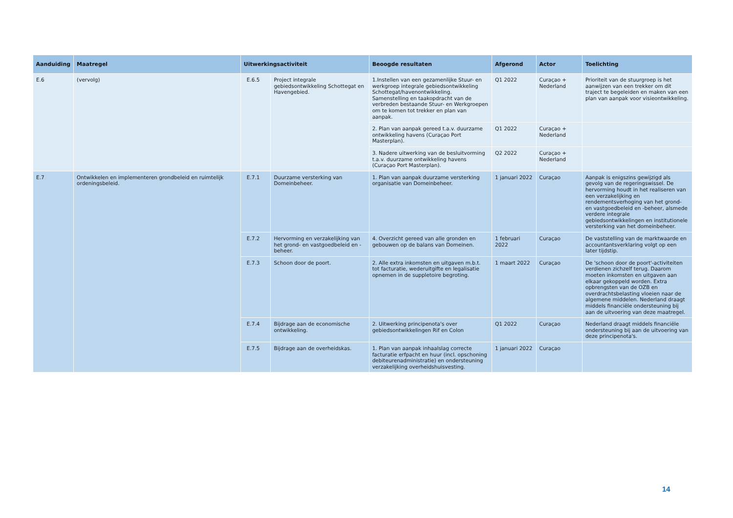| Aanduiding | Maatregel | Uitwerkingsactiviteit | | Beoogde resultaten | Afgerond | Actor | Toelichting |
| --- | --- | --- | --- | --- | --- | --- | --- |
| E.6 | (vervolg) | E.6.5 | Project integrale gebiedsontwikkeling Schottegat en Havengebied. | 1.Instellen van een gezamenlijke Stuur- en werkgroep integrale gebiedsontwikkeling Schottegat/havenontwikkeling. Samenstelling en taakopdracht van de verbreden bestaande Stuur- en Werkgroepen om te komen tot trekker en plan van aanpak. | Q1 2022 | Curaçao + Nederland | Prioriteit van de stuurgroep is het aanwijzen van een trekker om dit traject te begeleiden en maken van een plan van aanpak voor visieontwikkeling. |
| | | | | 2. Plan van aanpak gereed t.a.v. duurzame ontwikkeling havens (Curaçao Port Masterplan). | Q1 2022 | Curaçao + Nederland | |
| | | | | 3. Nadere uitwerking van de besluitvorming t.a.v. duurzame ontwikkeling havens (Curaçao Port Masterplan). | Q2 2022 | Curaçao + Nederland | |
| E.7 | Ontwikkelen en implementeren grondbeleid en ruimtelijk ordeningsbeleid. | E.7.1 | Duurzame versterking van Domeinbeheer. | 1. Plan van aanpak duurzame versterking organisatie van Domeinbeheer. | 1 januari 2022 | Curaçao | Aanpak is enigszins gewijzigd als gevolg van de regeringswissel. De hervorming houdt in het realiseren van een verzakelijking en rendementsverhoging van het grond- en vastgoedbeleid en -beheer, alsmede verdere integrale gebiedsontwikkelingen en institutionele versterking van het domeinbeheer. |
| | | E.7.2 | Hervorming en verzakelijking van het grond- en vastgoedbeleid en -beheer. | 4. Overzicht gereed van alle gronden en gebouwen op de balans van Domeinen. | 1 februari 2022 | Curaçao | De vaststelling van de marktwaarde en accountantsverklaring volgt op een later tijdstip. |
| | | E.7.3 | Schoon door de poort. | 2. Alle extra inkomsten en uitgaven m.b.t. tot facturatie, wederuitgifte en legalisatie opnemen in de suppletoire begroting. | 1 maart 2022 | Curaçao | De 'schoon door de poort'-activiteiten verdienen zichzelf terug. Daarom moeten inkomsten en uitgaven aan elkaar gekoppeld worden. Extra opbrengsten van de OZB en overdrachtsbelasting vloeien naar de algemene middelen. Nederland draagt middels financiële ondersteuning bij aan de uitvoering van deze maatregel. |
| | | E.7.4 | Bijdrage aan de economische ontwikkeling. | 2. Uitwerking principenota's over gebiedsontwikkelingen Rif en Colon | Q1 2022 | Curaçao | Nederland draagt middels financiële ondersteuning bij aan de uitvoering van deze principenota's. |
| | | E.7.5 | Bijdrage aan de overheidskas. | 1. Plan van aanpak inhaalslag correcte facturatie erfpacht en huur (incl. opschoning debiteurenadministratie) en ondersteuning verzakelijking overheidshuisvesting. | 1 januari 2022 | Curaçao | |
14